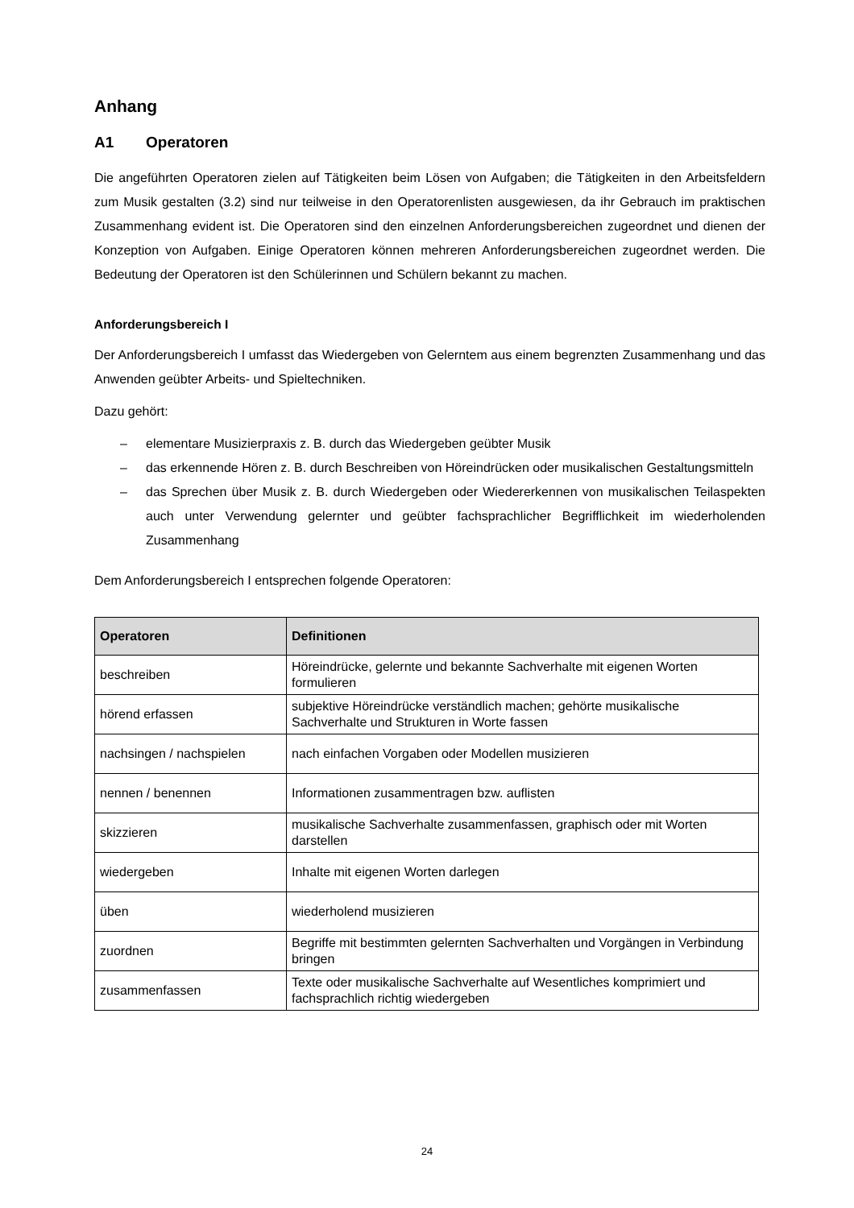Anhang
A1 Operatoren
Die angeführten Operatoren zielen auf Tätigkeiten beim Lösen von Aufgaben; die Tätigkeiten in den Arbeitsfeldern zum Musik gestalten (3.2) sind nur teilweise in den Operatorenlisten ausgewiesen, da ihr Gebrauch im praktischen Zusammenhang evident ist. Die Operatoren sind den einzelnen Anforderungsbereichen zugeordnet und dienen der Konzeption von Aufgaben. Einige Operatoren können mehreren Anforderungsbereichen zugeordnet werden. Die Bedeutung der Operatoren ist den Schülerinnen und Schülern bekannt zu machen.
Anforderungsbereich I
Der Anforderungsbereich I umfasst das Wiedergeben von Gelerntem aus einem begrenzten Zusammenhang und das Anwenden geübter Arbeits- und Spieltechniken.
Dazu gehört:
– elementare Musizierpraxis z. B. durch das Wiedergeben geübter Musik
– das erkennende Hören z. B. durch Beschreiben von Höreindrücken oder musikalischen Gestaltungsmitteln
– das Sprechen über Musik z. B. durch Wiedergeben oder Wiedererkennen von musikalischen Teilaspekten auch unter Verwendung gelernter und geübter fachsprachlicher Begrifflichkeit im wiederholenden Zusammenhang
Dem Anforderungsbereich I entsprechen folgende Operatoren:
| Operatoren | Definitionen |
| --- | --- |
| beschreiben | Höreindrücke, gelernte und bekannte Sachverhalte mit eigenen Worten formulieren |
| hörend erfassen | subjektive Höreindrücke verständlich machen; gehörte musikalische Sachverhalte und Strukturen in Worte fassen |
| nachsingen / nachspielen | nach einfachen Vorgaben oder Modellen musizieren |
| nennen / benennen | Informationen zusammentragen bzw. auflisten |
| skizzieren | musikalische Sachverhalte zusammenfassen, graphisch oder mit Worten darstellen |
| wiedergeben | Inhalte mit eigenen Worten darlegen |
| üben | wiederholend musizieren |
| zuordnen | Begriffe mit bestimmten gelernten Sachverhalten und Vorgängen in Verbindung bringen |
| zusammenfassen | Texte oder musikalische Sachverhalte auf Wesentliches komprimiert und fachsprachlich richtig wiedergeben |
24